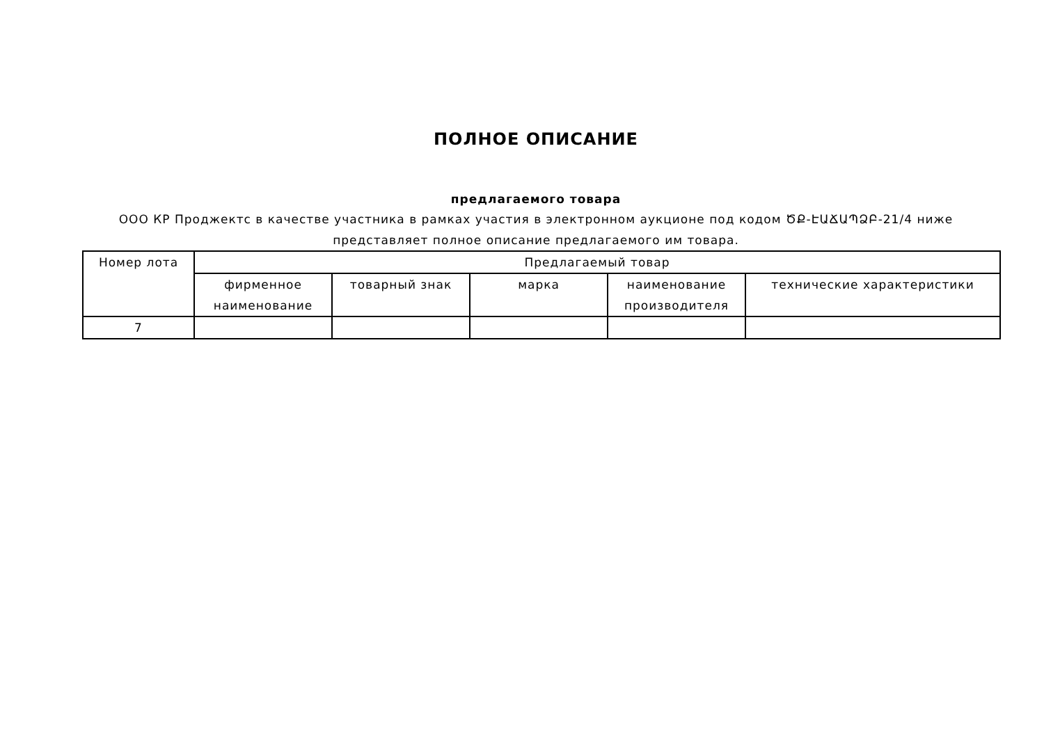ПОЛНОЕ ОПИСАНИЕ
предлагаемого товара
ООО КР Проджектс в качестве участника в рамках участия в электронном аукционе под кодом ԾՔ-ԷԱՃԱՊՁԲ-21/4 ниже представляет полное описание предлагаемого им товара.
| Номер лота | Предлагаемый товар | | | | |
| --- | --- | --- | --- | --- | --- |
| | фирменное наименование | товарный знак | марка | наименование производителя | технические характеристики |
| 7 | | | | | |